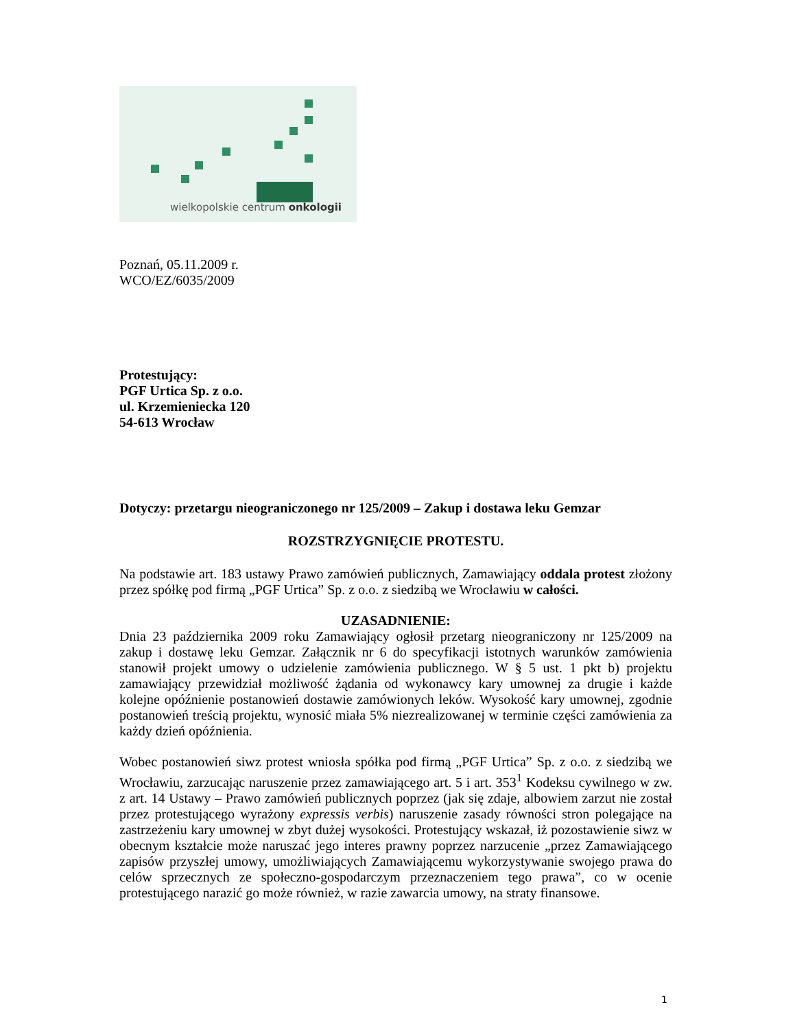wielkopolskie centrum onkologii
Poznań, 05.11.2009 r.
WCO/EZ/6035/2009
Protestujący:
PGF Urtica Sp. z o.o.
ul. Krzemieniecka 120
54-613 Wrocław
Dotyczy: przetargu nieograniczonego nr 125/2009 – Zakup i dostawa leku Gemzar
ROZSTRZYGNIĘCIE PROTESTU.
Na podstawie art. 183 ustawy Prawo zamówień publicznych, Zamawiający oddala protest złożony przez spółkę pod firmą „PGF Urtica” Sp. z o.o. z siedzibą we Wrocławiu w całości.
UZASADNIENIE:
Dnia 23 października 2009 roku Zamawiający ogłosił przetarg nieograniczony nr 125/2009 na zakup i dostawę leku Gemzar. Załącznik nr 6 do specyfikacji istotnych warunków zamówienia stanowił projekt umowy o udzielenie zamówienia publicznego. W § 5 ust. 1 pkt b) projektu zamawiający przewidział możliwość żądania od wykonawcy kary umownej za drugie i każde kolejne opóźnienie postanowień dostawie zamówionych leków. Wysokość kary umownej, zgodnie postanowień treścią projektu, wynosić miała 5% niezrealizowanej w terminie części zamówienia za każdy dzień opóźnienia.
Wobec postanowień siwz protest wniosła spółka pod firmą „PGF Urtica” Sp. z o.o. z siedzibą we Wrocławiu, zarzucając naruszenie przez zamawiającego art. 5 i art. 353<sup>1</sup> Kodeksu cywilnego w zw. z art. 14 Ustawy – Prawo zamówień publicznych poprzez (jak się zdaje, albowiem zarzut nie został przez protestującego wyrażony expressis verbis) naruszenie zasady równości stron polegające na zastrzeżeniu kary umownej w zbyt dużej wysokości. Protestujący wskazał, iż pozostawienie siwz w obecnym kształcie może naruszać jego interes prawny poprzez narzucenie „przez Zamawiającego zapisów przyszłej umowy, umożliwiających Zamawiającemu wykorzystywanie swojego prawa do celów sprzecznych ze społeczno-gospodarczym przeznaczeniem tego prawa”, co w ocenie protestującego narazić go może również, w razie zawarcia umowy, na straty finansowe.
1